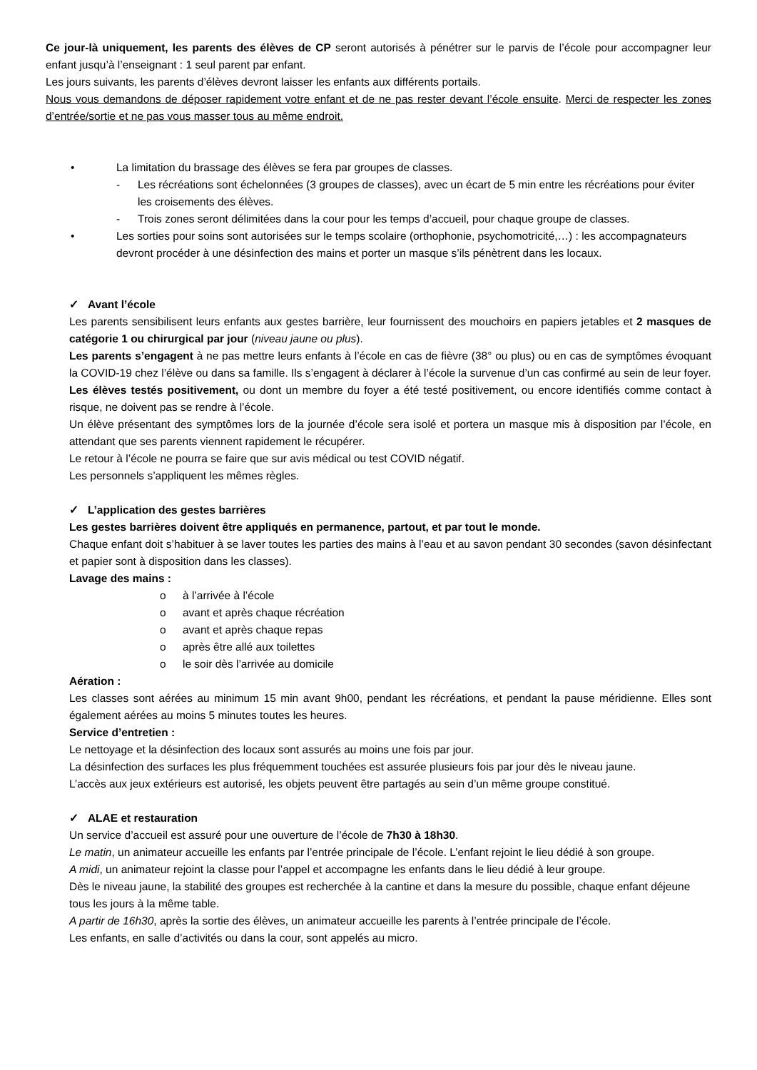Ce jour-là uniquement, les parents des élèves de CP seront autorisés à pénétrer sur le parvis de l’école pour accompagner leur enfant jusqu’à l’enseignant : 1 seul parent par enfant.
Les jours suivants, les parents d’élèves devront laisser les enfants aux différents portails.
Nous vous demandons de déposer rapidement votre enfant et de ne pas rester devant l’école ensuite. Merci de respecter les zones d’entrée/sortie et ne pas vous masser tous au même endroit.
• La limitation du brassage des élèves se fera par groupes de classes.
- Les récréations sont échelonnées (3 groupes de classes), avec un écart de 5 min entre les récréations pour éviter les croisements des élèves.
- Trois zones seront délimitées dans la cour pour les temps d’accueil, pour chaque groupe de classes.
• Les sorties pour soins sont autorisées sur le temps scolaire (orthophonie, psychomotricité,…) : les accompagnateurs devront procéder à une désinfection des mains et porter un masque s’ils pénètrent dans les locaux.
✓ Avant l’école
Les parents sensibilisent leurs enfants aux gestes barrière, leur fournissent des mouchoirs en papiers jetables et 2 masques de catégorie 1 ou chirurgical par jour (niveau jaune ou plus).
Les parents s’engagent à ne pas mettre leurs enfants à l’école en cas de fièvre (38° ou plus) ou en cas de symptômes évoquant la COVID-19 chez l’élève ou dans sa famille. Ils s’engagent à déclarer à l’école la survenue d’un cas confirmé au sein de leur foyer.
Les élèves testés positivement, ou dont un membre du foyer a été testé positivement, ou encore identifiés comme contact à risque, ne doivent pas se rendre à l’école.
Un élève présentant des symptômes lors de la journée d’école sera isolé et portera un masque mis à disposition par l’école, en attendant que ses parents viennent rapidement le récupérer.
Le retour à l’école ne pourra se faire que sur avis médical ou test COVID négatif.
Les personnels s’appliquent les mêmes règles.
✓ L’application des gestes barrières
Les gestes barrières doivent être appliqués en permanence, partout, et par tout le monde.
Chaque enfant doit s’habituer à se laver toutes les parties des mains à l’eau et au savon pendant 30 secondes (savon désinfectant et papier sont à disposition dans les classes).
Lavage des mains :
o à l’arrivée à l’école
o avant et après chaque récréation
o avant et après chaque repas
o après être allé aux toilettes
o le soir dès l’arrivée au domicile
Aération :
Les classes sont aérées au minimum 15 min avant 9h00, pendant les récréations, et pendant la pause méridienne. Elles sont également aérées au moins 5 minutes toutes les heures.
Service d’entretien :
Le nettoyage et la désinfection des locaux sont assurés au moins une fois par jour.
La désinfection des surfaces les plus fréquemment touchées est assurée plusieurs fois par jour dès le niveau jaune.
L’accès aux jeux extérieurs est autorisé, les objets peuvent être partagés au sein d’un même groupe constitué.
✓ ALAE et restauration
Un service d’accueil est assuré pour une ouverture de l’école de 7h30 à 18h30.
Le matin, un animateur accueille les enfants par l’entrée principale de l’école. L’enfant rejoint le lieu dédié à son groupe.
A midi, un animateur rejoint la classe pour l’appel et accompagne les enfants dans le lieu dédié à leur groupe.
Dès le niveau jaune, la stabilité des groupes est recherchée à la cantine et dans la mesure du possible, chaque enfant déjeune tous les jours à la même table.
A partir de 16h30, après la sortie des élèves, un animateur accueille les parents à l’entrée principale de l’école.
Les enfants, en salle d’activités ou dans la cour, sont appelés au micro.